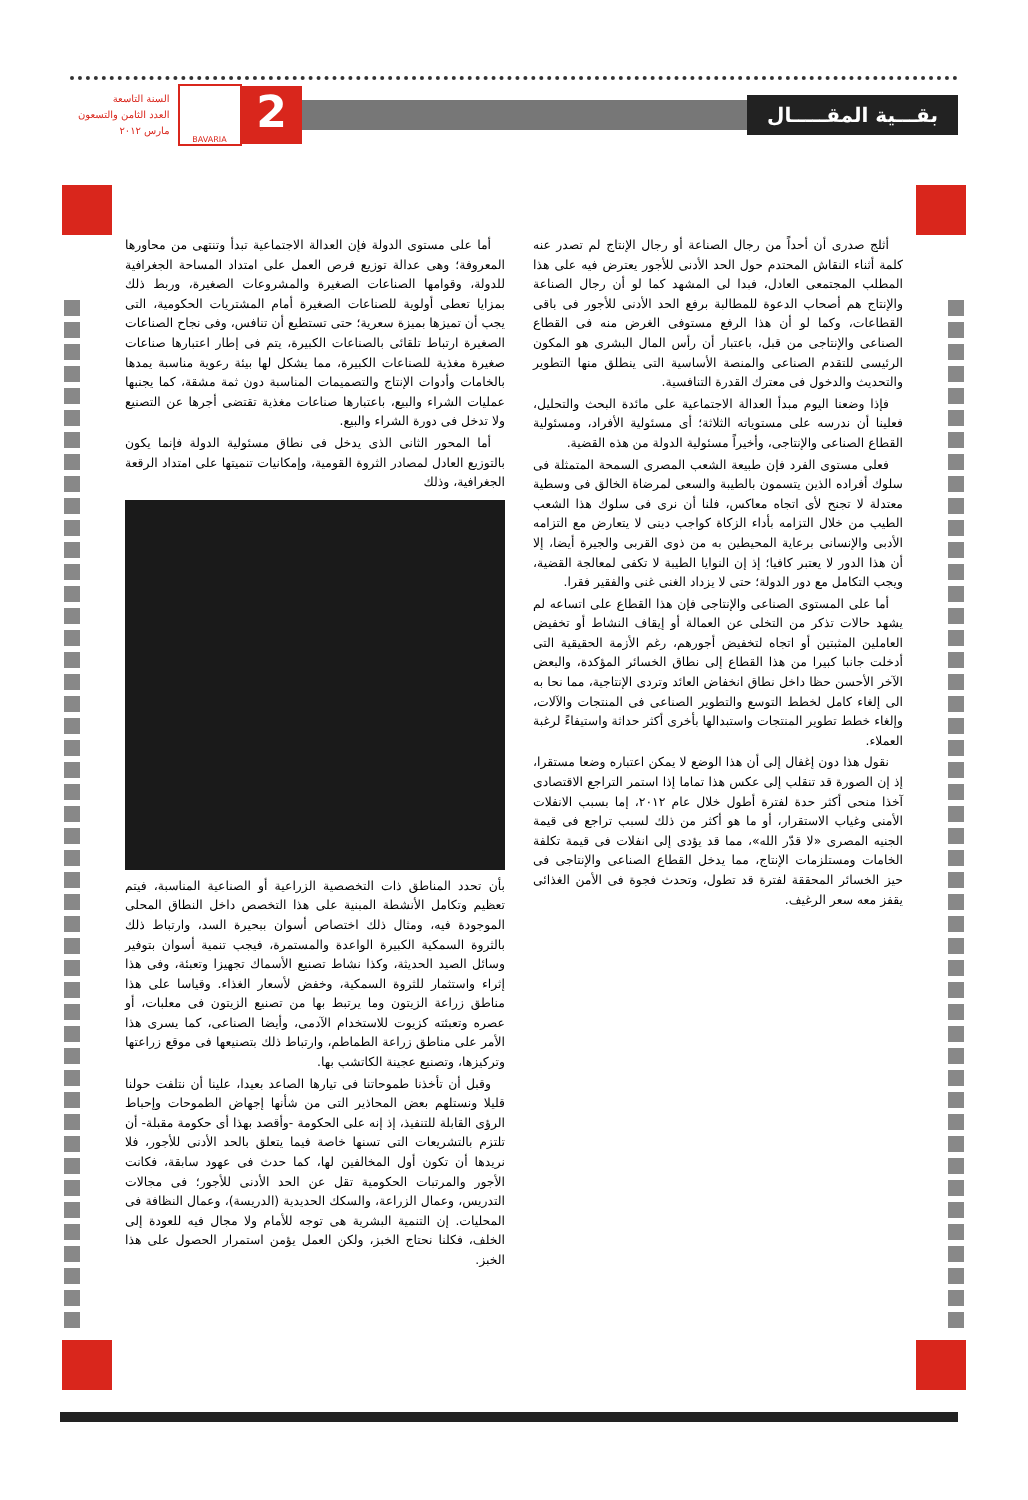بقـــية المقـــــال
2
BAVARIA
السنة التاسعة
العدد الثامن والتسعون
مارس ٢٠١٢
أثلج صدرى أن أحداً من رجال الصناعة أو رجال الإنتاج لم تصدر عنه كلمة أثناء النقاش المحتدم حول الحد الأدنى للأجور يعترض فيه على هذا المطلب المجتمعى العادل، فبدا لى المشهد كما لو أن رجال الصناعة والإنتاج هم أصحاب الدعوة للمطالبة برفع الحد الأدنى للأجور فى باقى القطاعات، وكما لو أن هذا الرفع مستوفى الغرض منه فى القطاع الصناعى والإنتاجى من قبل، باعتبار أن رأس المال البشرى هو المكون الرئيسى للتقدم الصناعى والمنصة الأساسية التى ينطلق منها التطوير والتحديث والدخول فى معترك القدرة التنافسية.
فإذا وضعنا اليوم مبدأ العدالة الاجتماعية على مائدة البحث والتحليل، فعلينا أن ندرسه على مستوياته الثلاثة؛ أى مسئولية الأفراد، ومسئولية القطاع الصناعى والإنتاجى، وأخيراً مسئولية الدولة من هذه القضية.
فعلى مستوى الفرد فإن طبيعة الشعب المصرى السمحة المتمثلة فى سلوك أفراده الذين يتسمون بالطيبة والسعى لمرضاة الخالق فى وسطية معتدلة لا تجنح لأى اتجاه معاكس، فلنا أن نرى فى سلوك هذا الشعب الطيب من خلال التزامه بأداء الزكاة كواجب دينى لا يتعارض مع التزامه الأدبى والإنسانى برعاية المحيطين به من ذوى القربى والجيرة أيضا، إلا أن هذا الدور لا يعتبر كافيا؛ إذ إن النوايا الطيبة لا تكفى لمعالجة القضية، ويجب التكامل مع دور الدولة؛ حتى لا يزداد الغنى غنى والفقير فقرا.
أما على المستوى الصناعى والإنتاجى فإن هذا القطاع على اتساعه لم يشهد حالات تذكر من التخلى عن العمالة أو إيقاف النشاط أو تخفيض العاملين المثبتين أو اتجاه لتخفيض أجورهم، رغم الأزمة الحقيقية التى أدخلت جانبا كبيرا من هذا القطاع إلى نطاق الخسائر المؤكدة، والبعض الآخر الأحسن حظا داخل نطاق انخفاض العائد وتردى الإنتاجية، مما نحا به الى إلغاء كامل لخطط التوسع والتطوير الصناعى فى المنتجات والآلات، وإلغاء خطط تطوير المنتجات واستبدالها بأخرى أكثر حداثة واستيفاءً لرغبة العملاء.
نقول هذا دون إغفال إلى أن هذا الوضع لا يمكن اعتباره وضعا مستقرا، إذ إن الصورة قد تنقلب إلى عكس هذا تماما إذا استمر التراجع الاقتصادى آخذا منحى أكثر حدة لفترة أطول خلال عام ٢٠١٢، إما بسبب الانفلات الأمنى وغياب الاستقرار، أو ما هو أكثر من ذلك لسبب تراجع فى قيمة الجنيه المصرى «لا قدّر الله»، مما قد يؤدى إلى انفلات فى قيمة تكلفة الخامات ومستلزمات الإنتاج، مما يدخل القطاع الصناعى والإنتاجى فى حيز الخسائر المحققة لفترة قد تطول، وتحدث فجوة فى الأمن الغذائى يقفز معه سعر الرغيف.
أما على مستوى الدولة فإن العدالة الاجتماعية تبدأ وتنتهى من محاورها المعروفة؛ وهى عدالة توزيع فرص العمل على امتداد المساحة الجغرافية للدولة، وقوامها الصناعات الصغيرة والمشروعات الصغيرة، وربط ذلك بمزايا تعطى أولوية للصناعات الصغيرة أمام المشتريات الحكومية، التى يجب أن تميزها بميزة سعرية؛ حتى تستطيع أن تنافس، وفى نجاح الصناعات الصغيرة ارتباط تلقائى بالصناعات الكبيرة، يتم فى إطار اعتبارها صناعات صغيرة مغذية للصناعات الكبيرة، مما يشكل لها بيئة رعوية مناسبة يمدها بالخامات وأدوات الإنتاج والتصميمات المناسبة دون ثمة مشقة، كما يجنبها عمليات الشراء والبيع، باعتبارها صناعات مغذية تقتضى أجرها عن التصنيع ولا تدخل فى دورة الشراء والبيع.
أما المحور الثانى الذى يدخل فى نطاق مسئولية الدولة فإنما يكون بالتوزيع العادل لمصادر الثروة القومية، وإمكانيات تنميتها على امتداد الرقعة الجغرافية، وذلك
بأن تحدد المناطق ذات التخصصية الزراعية أو الصناعية المناسبة، فيتم تعظيم وتكامل الأنشطة المبنية على هذا التخصص داخل النطاق المحلى الموجودة فيه، ومثال ذلك اختصاص أسوان ببحيرة السد، وارتباط ذلك بالثروة السمكية الكبيرة الواعدة والمستمرة، فيجب تنمية أسوان بتوفير وسائل الصيد الحديثة، وكذا نشاط تصنيع الأسماك تجهيزا وتعبئة، وفى هذا إثراء واستثمار للثروة السمكية، وخفض لأسعار الغذاء. وقياسا على هذا مناطق زراعة الزيتون وما يرتبط بها من تصنيع الزيتون فى معلبات، أو عصره وتعبئته كزيوت للاستخدام الآدمى، وأيضا الصناعى، كما يسرى هذا الأمر على مناطق زراعة الطماطم، وارتباط ذلك بتصنيعها فى موقع زراعتها وتركيزها، وتصنيع عجينة الكاتشب بها.
وقبل أن تأخذنا طموحاتنا فى تيارها الصاعد بعيدا، علينا أن نتلفت حولنا قليلا ونستلهم بعض المحاذير التى من شأنها إجهاض الطموحات وإحباط الرؤى القابلة للتنفيذ، إذ إنه على الحكومة -وأقصد بهذا أى حكومة مقبلة- أن تلتزم بالتشريعات التى تسنها خاصة فيما يتعلق بالحد الأدنى للأجور، فلا نريدها أن تكون أول المخالفين لها، كما حدث فى عهود سابقة، فكانت الأجور والمرتبات الحكومية تقل عن الحد الأدنى للأجور؛ فى مجالات التدريس، وعمال الزراعة، والسكك الحديدية (الدريسة)، وعمال النظافة فى المحليات. إن التنمية البشرية هى توجه للأمام ولا مجال فيه للعودة إلى الخلف، فكلنا نحتاج الخبز، ولكن العمل يؤمن استمرار الحصول على هذا الخبز.